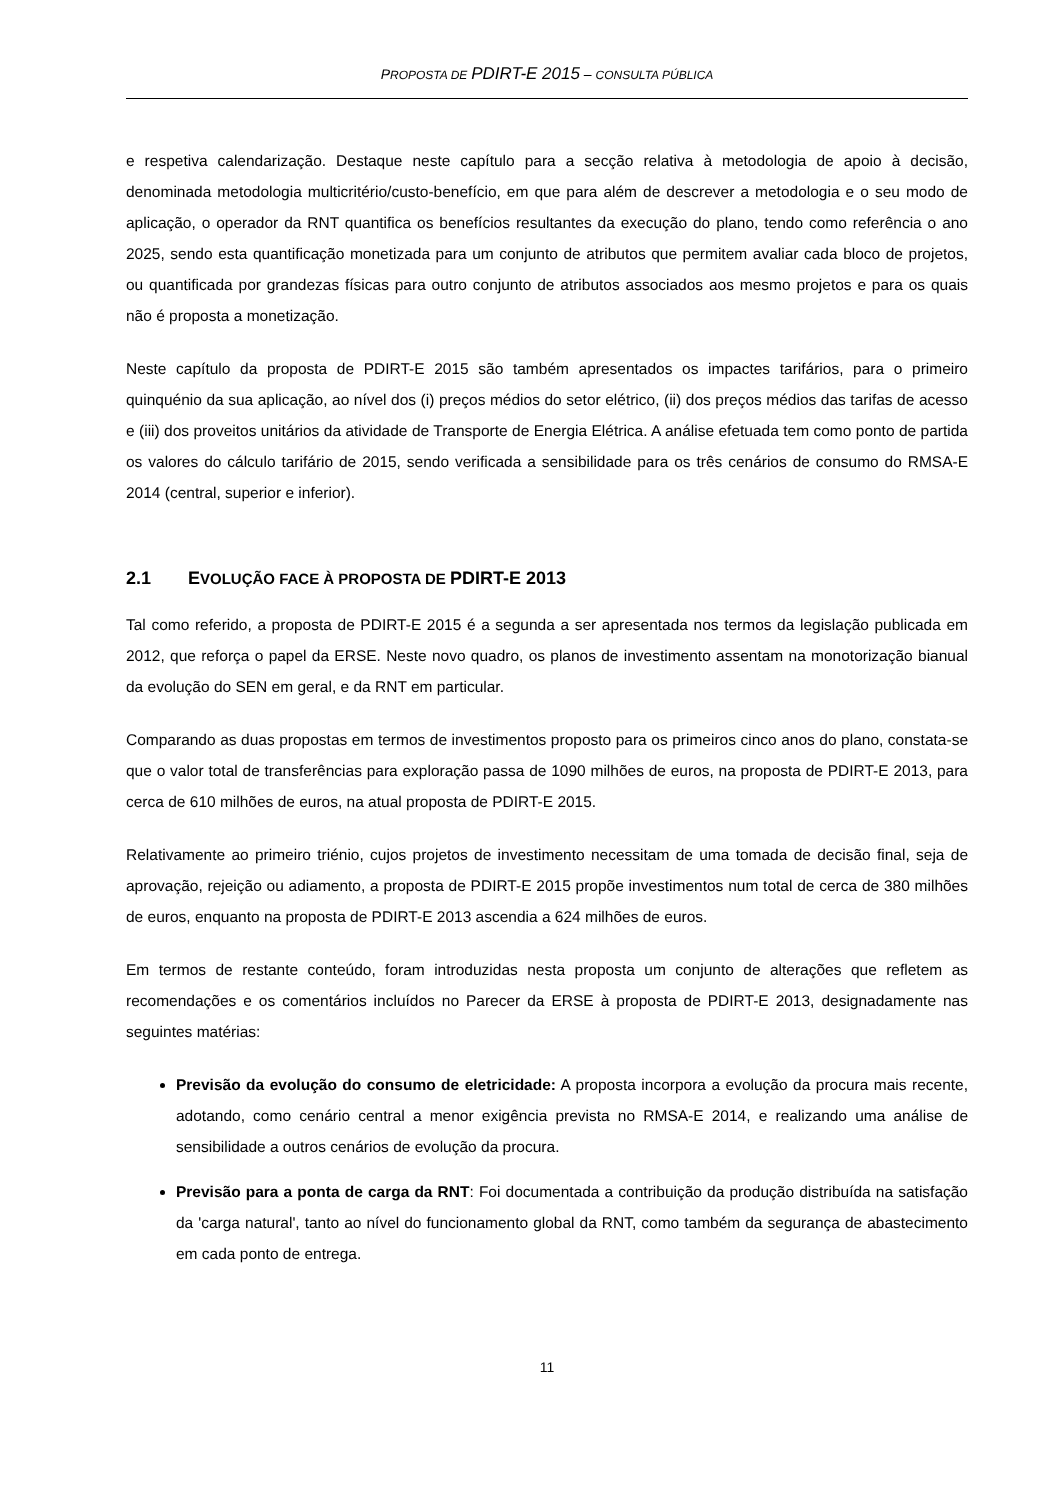PROPOSTA DE PDIRT-E 2015 – CONSULTA PÚBLICA
e respetiva calendarização. Destaque neste capítulo para a secção relativa à metodologia de apoio à decisão, denominada metodologia multicritério/custo-benefício, em que para além de descrever a metodologia e o seu modo de aplicação, o operador da RNT quantifica os benefícios resultantes da execução do plano, tendo como referência o ano 2025, sendo esta quantificação monetizada para um conjunto de atributos que permitem avaliar cada bloco de projetos, ou quantificada por grandezas físicas para outro conjunto de atributos associados aos mesmo projetos e para os quais não é proposta a monetização.
Neste capítulo da proposta de PDIRT-E 2015 são também apresentados os impactes tarifários, para o primeiro quinquénio da sua aplicação, ao nível dos (i) preços médios do setor elétrico, (ii) dos preços médios das tarifas de acesso e (iii) dos proveitos unitários da atividade de Transporte de Energia Elétrica. A análise efetuada tem como ponto de partida os valores do cálculo tarifário de 2015, sendo verificada a sensibilidade para os três cenários de consumo do RMSA-E 2014 (central, superior e inferior).
2.1 EVOLUÇÃO FACE À PROPOSTA DE PDIRT-E 2013
Tal como referido, a proposta de PDIRT-E 2015 é a segunda a ser apresentada nos termos da legislação publicada em 2012, que reforça o papel da ERSE. Neste novo quadro, os planos de investimento assentam na monotorização bianual da evolução do SEN em geral, e da RNT em particular.
Comparando as duas propostas em termos de investimentos proposto para os primeiros cinco anos do plano, constata-se que o valor total de transferências para exploração passa de 1090 milhões de euros, na proposta de PDIRT-E 2013, para cerca de 610 milhões de euros, na atual proposta de PDIRT-E 2015.
Relativamente ao primeiro triénio, cujos projetos de investimento necessitam de uma tomada de decisão final, seja de aprovação, rejeição ou adiamento, a proposta de PDIRT-E 2015 propõe investimentos num total de cerca de 380 milhões de euros, enquanto na proposta de PDIRT-E 2013 ascendia a 624 milhões de euros.
Em termos de restante conteúdo, foram introduzidas nesta proposta um conjunto de alterações que refletem as recomendações e os comentários incluídos no Parecer da ERSE à proposta de PDIRT-E 2013, designadamente nas seguintes matérias:
Previsão da evolução do consumo de eletricidade: A proposta incorpora a evolução da procura mais recente, adotando, como cenário central a menor exigência prevista no RMSA-E 2014, e realizando uma análise de sensibilidade a outros cenários de evolução da procura.
Previsão para a ponta de carga da RNT: Foi documentada a contribuição da produção distribuída na satisfação da 'carga natural', tanto ao nível do funcionamento global da RNT, como também da segurança de abastecimento em cada ponto de entrega.
11